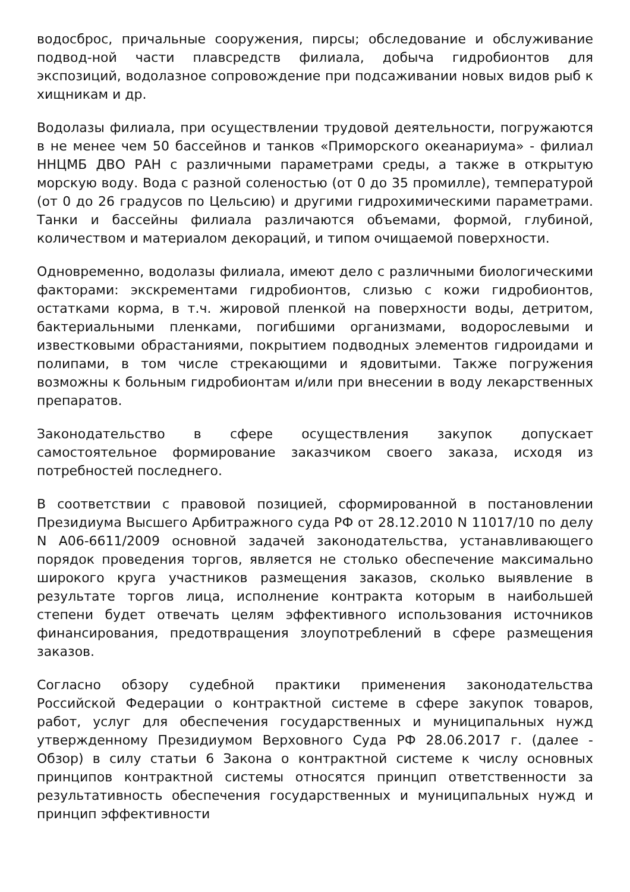водосброс, причальные сооружения, пирсы; обследование и обслуживание подвод-ной части плавсредств филиала, добыча гидробионтов для экспозиций, водолазное сопровождение при подсаживании новых видов рыб к хищникам и др.
Водолазы филиала, при осуществлении трудовой деятельности, погружаются в не менее чем 50 бассейнов и танков «Приморского океанариума» - филиал ННЦМБ ДВО РАН с различными параметрами среды, а также в открытую морскую воду. Вода с разной соленостью (от 0 до 35 промилле), температурой (от 0 до 26 градусов по Цельсию) и другими гидрохимическими параметрами. Танки и бассейны филиала различаются объемами, формой, глубиной, количеством и материалом декораций, и типом очищаемой поверхности.
Одновременно, водолазы филиала, имеют дело с различными биологическими факторами: экскрементами гидробионтов, слизью с кожи гидробионтов, остатками корма, в т.ч. жировой пленкой на поверхности воды, детритом, бактериальными пленками, погибшими организмами, водорослевыми и известковыми обрастаниями, покрытием подводных элементов гидроидами и полипами, в том числе стрекающими и ядовитыми. Также погружения возможны к больным гидробионтам и/или при внесении в воду лекарственных препаратов.
Законодательство в сфере осуществления закупок допускает самостоятельное формирование заказчиком своего заказа, исходя из потребностей последнего.
В соответствии с правовой позицией, сформированной в постановлении Президиума Высшего Арбитражного суда РФ от 28.12.2010 N 11017/10 по делу N А06-6611/2009 основной задачей законодательства, устанавливающего порядок проведения торгов, является не столько обеспечение максимально широкого круга участников размещения заказов, сколько выявление в результате торгов лица, исполнение контракта которым в наибольшей степени будет отвечать целям эффективного использования источников финансирования, предотвращения злоупотреблений в сфере размещения заказов.
Согласно обзору судебной практики применения законодательства Российской Федерации о контрактной системе в сфере закупок товаров, работ, услуг для обеспечения государственных и муниципальных нужд утвержденному Президиумом Верховного Суда РФ 28.06.2017 г. (далее - Обзор) в силу статьи 6 Закона о контрактной системе к числу основных принципов контрактной системы относятся принцип ответственности за результативность обеспечения государственных и муниципальных нужд и принцип эффективности